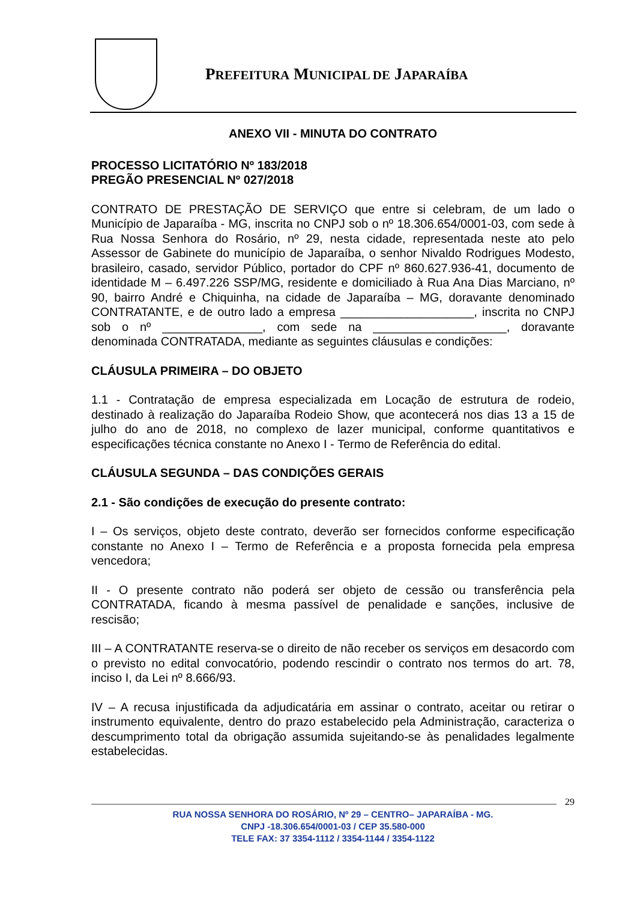PREFEITURA MUNICIPAL DE JAPARAÍBA
ANEXO VII - MINUTA DO CONTRATO
PROCESSO LICITATÓRIO Nº 183/2018
PREGÃO PRESENCIAL Nº 027/2018
CONTRATO DE PRESTAÇÃO DE SERVIÇO que entre si celebram, de um lado o Município de Japaraíba - MG, inscrita no CNPJ sob o nº 18.306.654/0001-03, com sede à Rua Nossa Senhora do Rosário, nº 29, nesta cidade, representada neste ato pelo Assessor de Gabinete do município de Japaraíba, o senhor Nivaldo Rodrigues Modesto, brasileiro, casado, servidor Público, portador do CPF nº 860.627.936-41, documento de identidade M – 6.497.226 SSP/MG, residente e domiciliado à Rua Ana Dias Marciano, nº 90, bairro André e Chiquinha, na cidade de Japaraíba – MG, doravante denominado CONTRATANTE, e de outro lado a empresa ____________________, inscrita no CNPJ sob o nº _______________, com sede na ____________________, doravante denominada CONTRATADA, mediante as seguintes cláusulas e condições:
CLÁUSULA PRIMEIRA – DO OBJETO
1.1 - Contratação de empresa especializada em Locação de estrutura de rodeio, destinado à realização do Japaraíba Rodeio Show, que acontecerá nos dias 13 a 15 de julho do ano de 2018, no complexo de lazer municipal, conforme quantitativos e especificações técnica constante no Anexo I - Termo de Referência do edital.
CLÁUSULA SEGUNDA – DAS CONDIÇÕES GERAIS
2.1 - São condições de execução do presente contrato:
I – Os serviços, objeto deste contrato, deverão ser fornecidos conforme especificação constante no Anexo I – Termo de Referência e a proposta fornecida pela empresa vencedora;
II - O presente contrato não poderá ser objeto de cessão ou transferência pela CONTRATADA, ficando à mesma passível de penalidade e sanções, inclusive de rescisão;
III – A CONTRATANTE reserva-se o direito de não receber os serviços em desacordo com o previsto no edital convocatório, podendo rescindir o contrato nos termos do art. 78, inciso I, da Lei nº 8.666/93.
IV – A recusa injustificada da adjudicatária em assinar o contrato, aceitar ou retirar o instrumento equivalente, dentro do prazo estabelecido pela Administração, caracteriza o descumprimento total da obrigação assumida sujeitando-se às penalidades legalmente estabelecidas.
29
RUA NOSSA SENHORA DO ROSÁRIO, Nº 29 – CENTRO– JAPARAÍBA - MG.
CNPJ -18.306.654/0001-03 / CEP 35.580-000
TELE FAX: 37 3354-1112 / 3354-1144 / 3354-1122